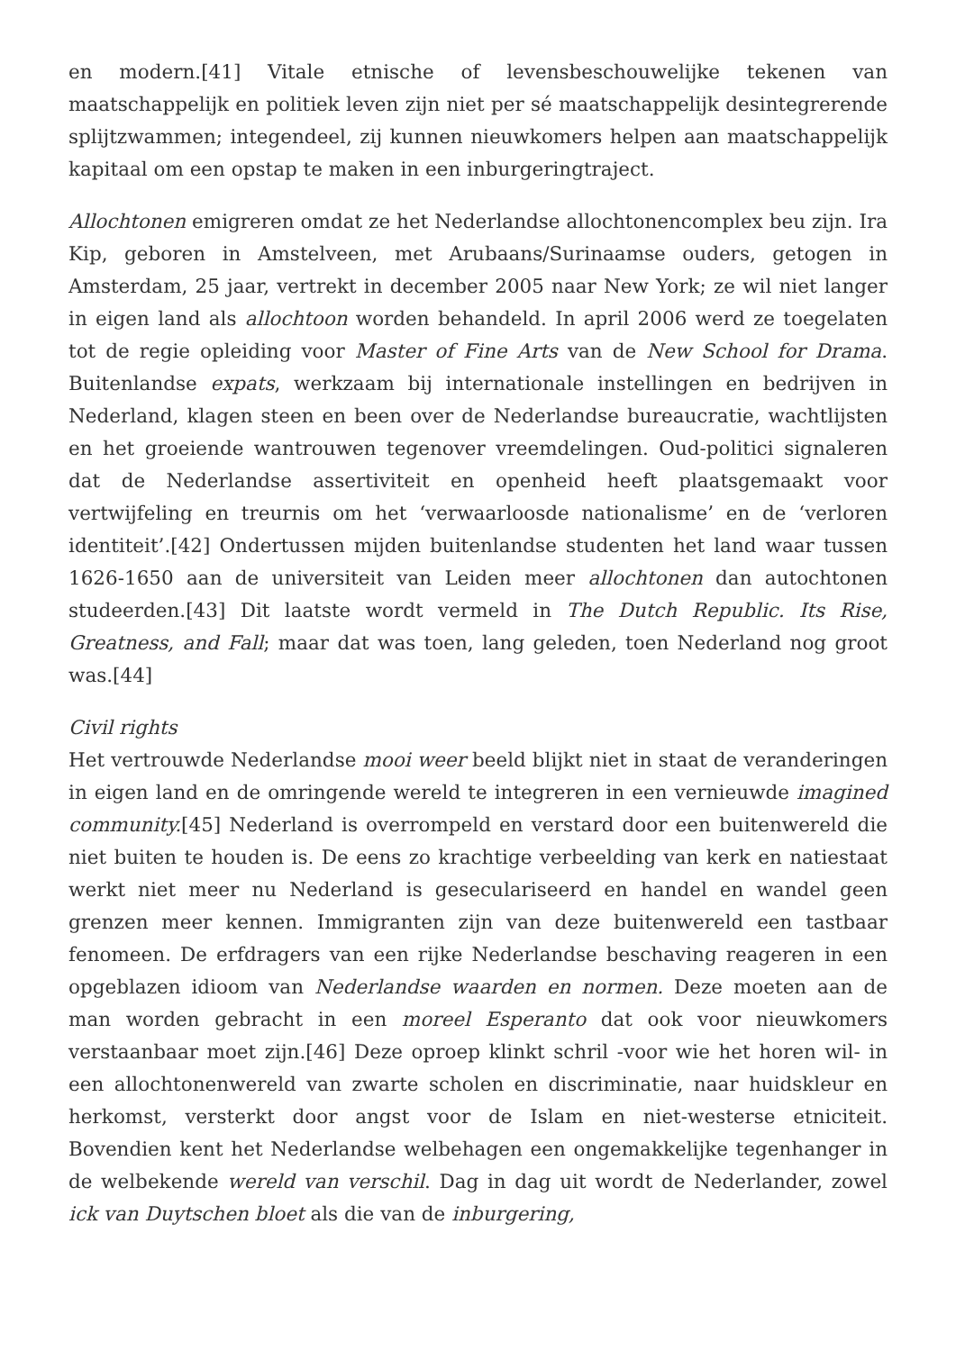en modern.[41] Vitale etnische of levensbeschouwelijke tekenen van maatschappelijk en politiek leven zijn niet per sé maatschappelijk desintegrerende splijtzwammen; integendeel, zij kunnen nieuwkomers helpen aan maatschappelijk kapitaal om een opstap te maken in een inburgeringtraject.
Allochtonen emigreren omdat ze het Nederlandse allochtonencomplex beu zijn. Ira Kip, geboren in Amstelveen, met Arubaans/Surinaamse ouders, getogen in Amsterdam, 25 jaar, vertrekt in december 2005 naar New York; ze wil niet langer in eigen land als allochtoon worden behandeld. In april 2006 werd ze toegelaten tot de regie opleiding voor Master of Fine Arts van de New School for Drama. Buitenlandse expats, werkzaam bij internationale instellingen en bedrijven in Nederland, klagen steen en been over de Nederlandse bureaucratie, wachtlijsten en het groeiende wantrouwen tegenover vreemdelingen. Oud-politici signaleren dat de Nederlandse assertiviteit en openheid heeft plaatsgemaakt voor vertwijfeling en treurnis om het ‘verwaarloosde nationalisme’ en de ‘verloren identiteit’.[42] Ondertussen mijden buitenlandse studenten het land waar tussen 1626-1650 aan de universiteit van Leiden meer allochtonen dan autochtonen studeerden.[43] Dit laatste wordt vermeld in The Dutch Republic. Its Rise, Greatness, and Fall; maar dat was toen, lang geleden, toen Nederland nog groot was.[44]
Civil rights
Het vertrouwde Nederlandse mooi weer beeld blijkt niet in staat de veranderingen in eigen land en de omringende wereld te integreren in een vernieuwde imagined community.[45] Nederland is overrompeld en verstard door een buitenwereld die niet buiten te houden is. De eens zo krachtige verbeelding van kerk en natiestaat werkt niet meer nu Nederland is geseculariseerd en handel en wandel geen grenzen meer kennen. Immigranten zijn van deze buitenwereld een tastbaar fenomeen. De erfdragers van een rijke Nederlandse beschaving reageren in een opgeblazen idioom van Nederlandse waarden en normen. Deze moeten aan de man worden gebracht in een moreel Esperanto dat ook voor nieuwkomers verstaanbaar moet zijn.[46] Deze oproep klinkt schril -voor wie het horen wil- in een allochtonenwereld van zwarte scholen en discriminatie, naar huidskleur en herkomst, versterkt door angst voor de Islam en niet-westerse etniciteit. Bovendien kent het Nederlandse welbehagen een ongemakkelijke tegenhanger in de welbekende wereld van verschil. Dag in dag uit wordt de Nederlander, zowel ick van Duytschen bloet als die van de inburgering,